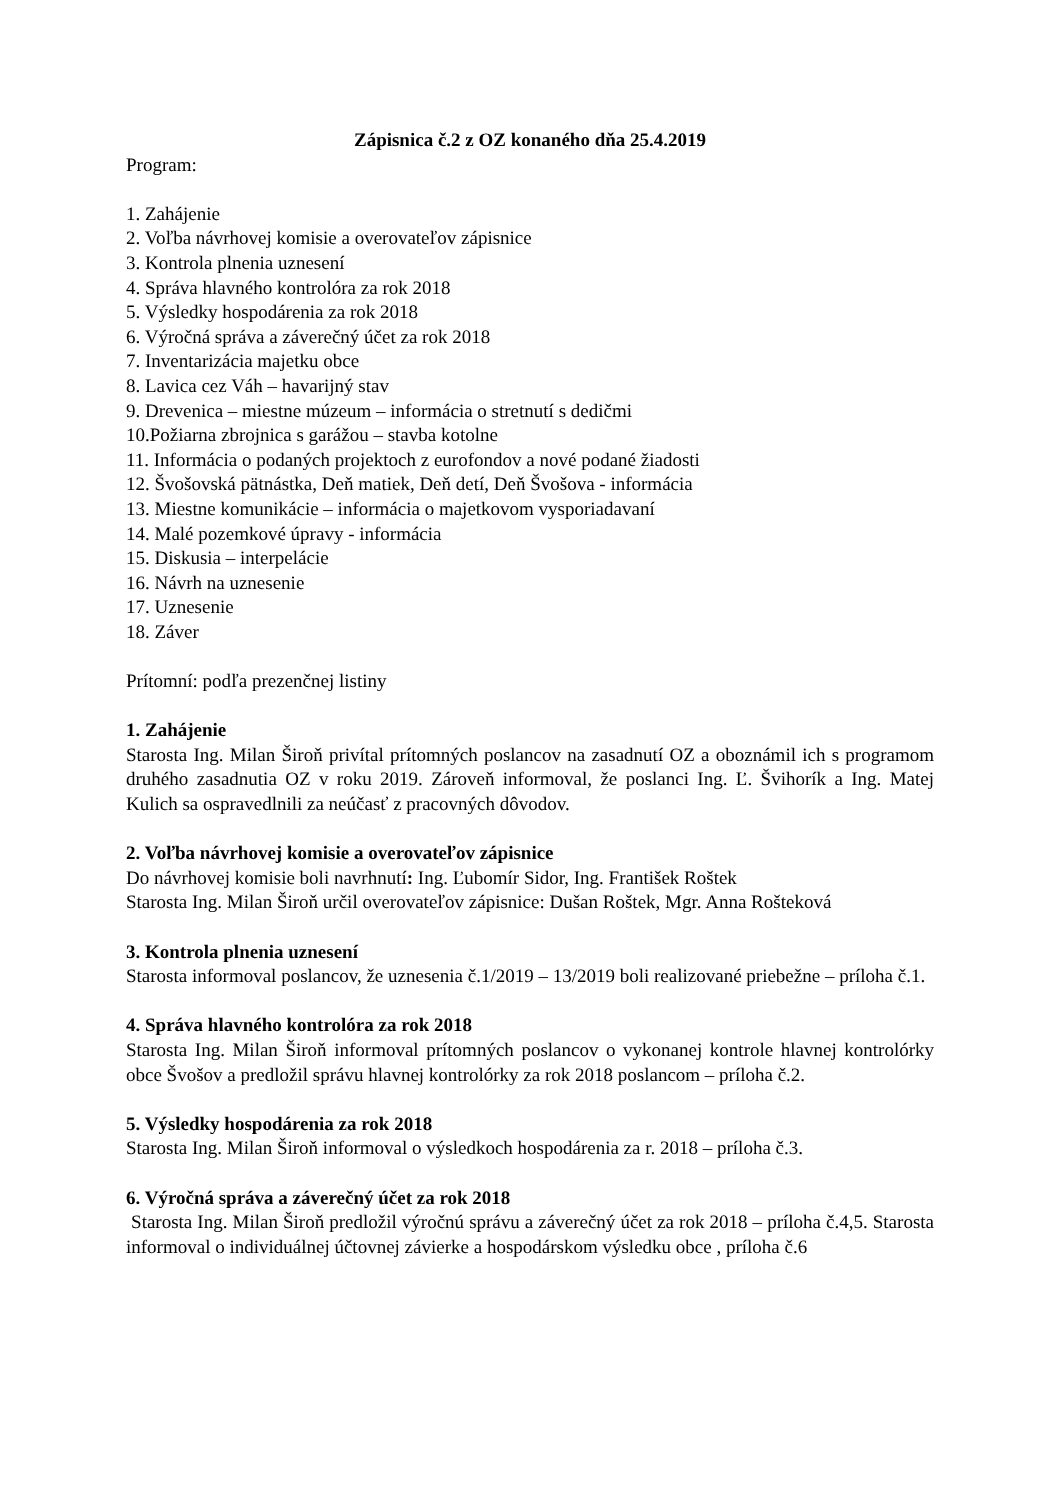Zápisnica č.2 z OZ konaného dňa 25.4.2019
Program:
1. Zahájenie
2. Voľba návrhovej komisie a overovateľov zápisnice
3. Kontrola plnenia uznesení
4. Správa hlavného kontrolóra za rok 2018
5. Výsledky hospodárenia za rok 2018
6. Výročná správa a záverečný účet za rok 2018
7. Inventarizácia majetku obce
8. Lavica cez Váh – havarijný stav
9. Drevenica – miestne múzeum – informácia o stretnutí s dedičmi
10.Požiarna zbrojnica s garážou – stavba kotolne
11. Informácia o podaných projektoch z eurofondov a nové podané žiadosti
12. Švošovská pätnástka, Deň matiek, Deň detí, Deň Švošova - informácia
13. Miestne komunikácie – informácia o majetkovom vysporiadavaní
14. Malé pozemkové úpravy - informácia
15. Diskusia – interpelácie
16. Návrh na uznesenie
17. Uznesenie
18. Záver
Prítomní: podľa prezenčnej listiny
1. Zahájenie
Starosta Ing. Milan Široň privítal prítomných poslancov na zasadnutí OZ a oboznámil ich s programom druhého zasadnutia OZ v roku 2019. Zároveň informoval, že poslanci Ing. Ľ. Švihorík a Ing. Matej Kulich sa ospravedlnili za neúčasť z pracovných dôvodov.
2. Voľba návrhovej komisie a overovateľov zápisnice
Do návrhovej komisie boli navrhnutí: Ing. Ľubomír Sidor, Ing. František Roštek
Starosta Ing. Milan Široň určil overovateľov zápisnice: Dušan Roštek, Mgr. Anna Rošteková
3. Kontrola plnenia uznesení
Starosta informoval poslancov, že uznesenia č.1/2019 – 13/2019 boli realizované priebežne – príloha č.1.
4. Správa hlavného kontrolóra za rok 2018
Starosta Ing. Milan Široň informoval prítomných poslancov o vykonanej kontrole hlavnej kontrolórky obce Švošov a predložil správu hlavnej kontrolórky za rok 2018 poslancom – príloha č.2.
5. Výsledky hospodárenia za rok 2018
Starosta Ing. Milan Široň informoval o výsledkoch hospodárenia za r. 2018 – príloha č.3.
6. Výročná správa a záverečný účet za rok 2018
Starosta Ing. Milan Široň predložil výročnú správu a záverečný účet za rok 2018 – príloha č.4,5. Starosta informoval o individuálnej účtovnej závierke a hospodárskom výsledku obce , príloha č.6